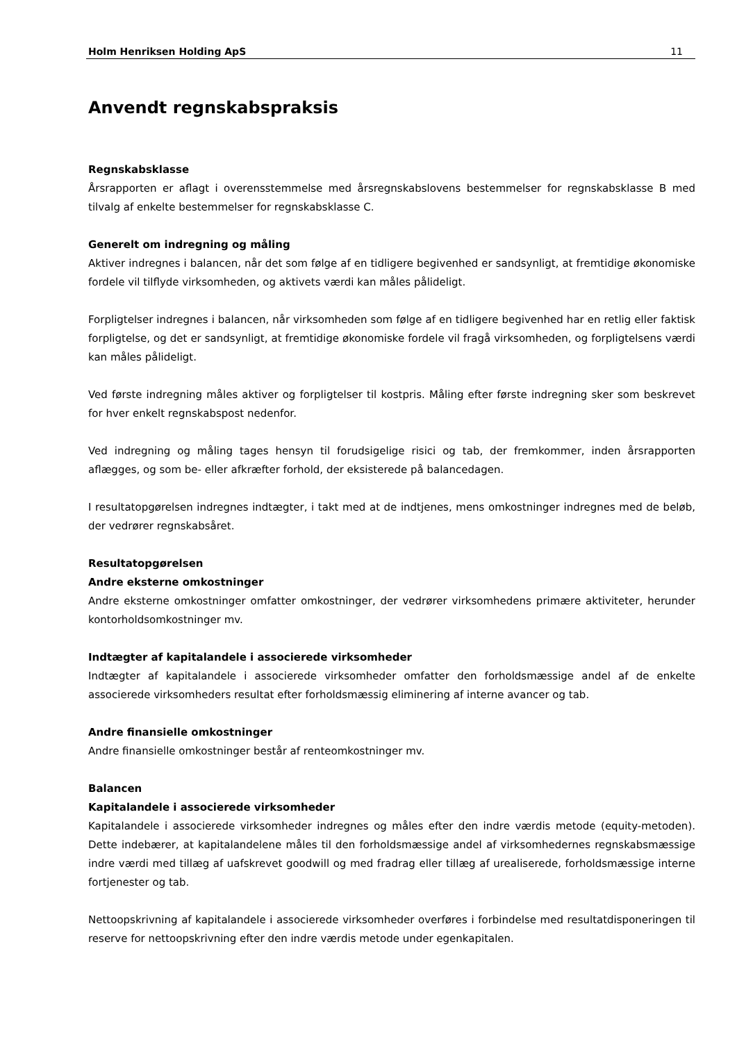Holm Henriksen Holding ApS 11
Anvendt regnskabspraksis
Regnskabsklasse
Årsrapporten er aflagt i overensstemmelse med årsregnskabslovens bestemmelser for regnskabsklasse B med tilvalg af enkelte bestemmelser for regnskabsklasse C.
Generelt om indregning og måling
Aktiver indregnes i balancen, når det som følge af en tidligere begivenhed er sandsynligt, at fremtidige økonomiske fordele vil tilflyde virksomheden, og aktivets værdi kan måles pålideligt.
Forpligtelser indregnes i balancen, når virksomheden som følge af en tidligere begivenhed har en retlig eller faktisk forpligtelse, og det er sandsynligt, at fremtidige økonomiske fordele vil fragå virksomheden, og forpligtelsens værdi kan måles pålideligt.
Ved første indregning måles aktiver og forpligtelser til kostpris. Måling efter første indregning sker som beskrevet for hver enkelt regnskabspost nedenfor.
Ved indregning og måling tages hensyn til forudsigelige risici og tab, der fremkommer, inden årsrapporten aflægges, og som be- eller afkræfter forhold, der eksisterede på balancedagen.
I resultatopgørelsen indregnes indtægter, i takt med at de indtjenes, mens omkostninger indregnes med de beløb, der vedrører regnskabsåret.
Resultatopgørelsen
Andre eksterne omkostninger
Andre eksterne omkostninger omfatter omkostninger, der vedrører virksomhedens primære aktiviteter, herunder kontorholdsomkostninger mv.
Indtægter af kapitalandele i associerede virksomheder
Indtægter af kapitalandele i associerede virksomheder omfatter den forholdsmæssige andel af de enkelte associerede virksomheders resultat efter forholdsmæssig eliminering af interne avancer og tab.
Andre finansielle omkostninger
Andre finansielle omkostninger består af renteomkostninger mv.
Balancen
Kapitalandele i associerede virksomheder
Kapitalandele i associerede virksomheder indregnes og måles efter den indre værdis metode (equity-metoden). Dette indebærer, at kapitalandelene måles til den forholdsmæssige andel af virksomhedernes regnskabsmæssige indre værdi med tillæg af uafskrevet goodwill og med fradrag eller tillæg af urealiserede, forholdsmæssige interne fortjenester og tab.
Nettoopskrivning af kapitalandele i associerede virksomheder overføres i forbindelse med resultatdisponeringen til reserve for nettoopskrivning efter den indre værdis metode under egenkapitalen.